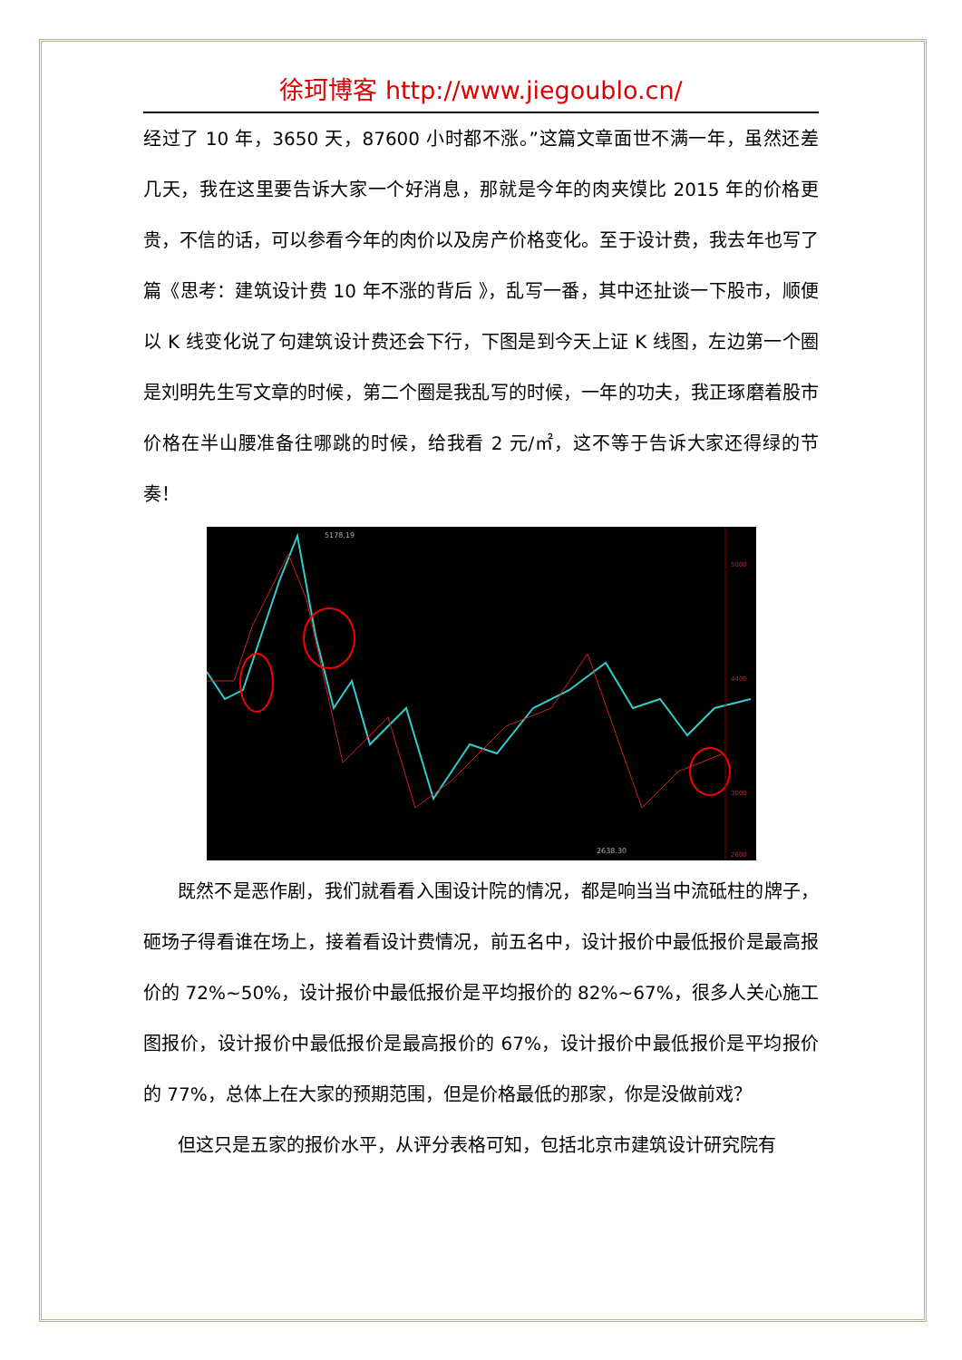徐珂博客 http://www.jiegoublo.cn/
经过了 10 年，3650 天，87600 小时都不涨。”这篇文章面世不满一年，虽然还差几天，我在这里要告诉大家一个好消息，那就是今年的肉夹馍比 2015 年的价格更贵，不信的话，可以参看今年的肉价以及房产价格变化。至于设计费，我去年也写了篇《思考：建筑设计费 10 年不涨的背后 》，乱写一番，其中还扯谈一下股市，顺便以 K 线变化说了句建筑设计费还会下行，下图是到今天上证 K 线图，左边第一个圈是刘明先生写文章的时候，第二个圈是我乱写的时候，一年的功夫，我正琢磨着股市价格在半山腰准备往哪跳的时候，给我看 2 元/㎡，这不等于告诉大家还得绿的节奏！
5178.19
2638.30
5000
4400
3000
2600
既然不是恶作剧，我们就看看入围设计院的情况，都是响当当中流砥柱的牌子，砸场子得看谁在场上，接着看设计费情况，前五名中，设计报价中最低报价是最高报价的 72%~50%，设计报价中最低报价是平均报价的 82%~67%，很多人关心施工图报价，设计报价中最低报价是最高报价的 67%，设计报价中最低报价是平均报价的 77%，总体上在大家的预期范围，但是价格最低的那家，你是没做前戏？
但这只是五家的报价水平，从评分表格可知，包括北京市建筑设计研究院有